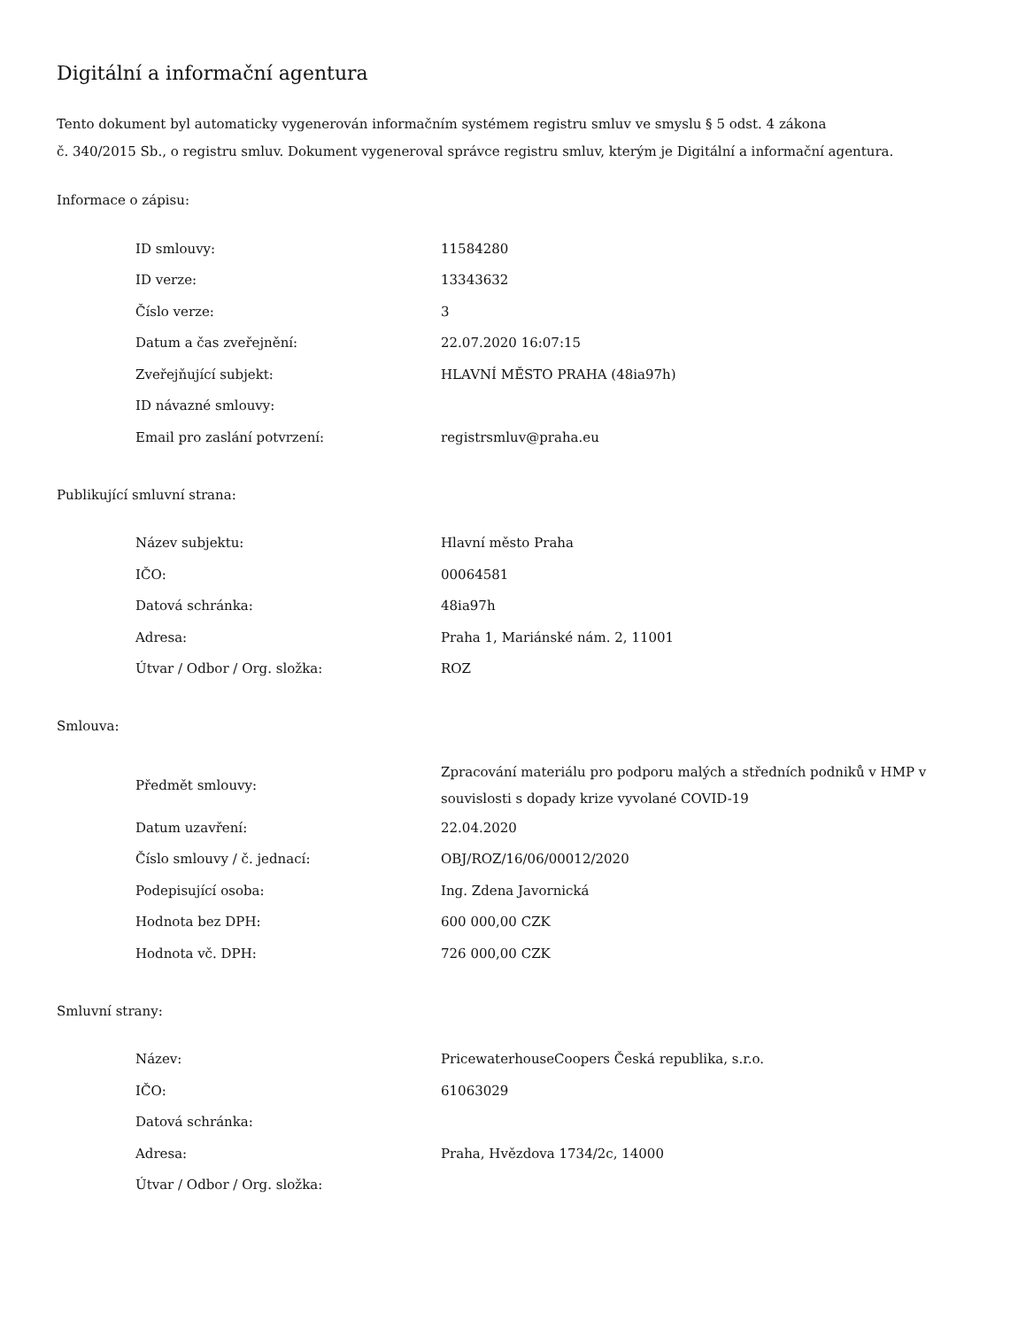Digitální a informační agentura
Tento dokument byl automaticky vygenerován informačním systémem registru smluv ve smyslu § 5 odst. 4 zákona
č. 340/2015 Sb., o registru smluv. Dokument vygeneroval správce registru smluv, kterým je Digitální a informační agentura.
Informace o zápisu:
| ID smlouvy: | 11584280 |
| ID verze: | 13343632 |
| Číslo verze: | 3 |
| Datum a čas zveřejnění: | 22.07.2020 16:07:15 |
| Zveřejňující subjekt: | HLAVNÍ MĚSTO PRAHA (48ia97h) |
| ID návazné smlouvy: | |
| Email pro zaslání potvrzení: | registrsmluv@praha.eu |
Publikující smluvní strana:
| Název subjektu: | Hlavní město Praha |
| IČO: | 00064581 |
| Datová schránka: | 48ia97h |
| Adresa: | Praha 1, Mariánské nám. 2, 11001 |
| Útvar / Odbor / Org. složka: | ROZ |
Smlouva:
| Předmět smlouvy: | Zpracování materiálu pro podporu malých a středních podniků v HMP v souvislosti s dopady krize vyvolané COVID-19 |
| Datum uzavření: | 22.04.2020 |
| Číslo smlouvy / č. jednací: | OBJ/ROZ/16/06/00012/2020 |
| Podepisující osoba: | Ing. Zdena Javornická |
| Hodnota bez DPH: | 600 000,00 CZK |
| Hodnota vč. DPH: | 726 000,00 CZK |
Smluvní strany:
| Název: | PricewaterhouseCoopers Česká republika, s.r.o. |
| IČO: | 61063029 |
| Datová schránka: | |
| Adresa: | Praha, Hvězdova 1734/2c, 14000 |
| Útvar / Odbor / Org. složka: | |